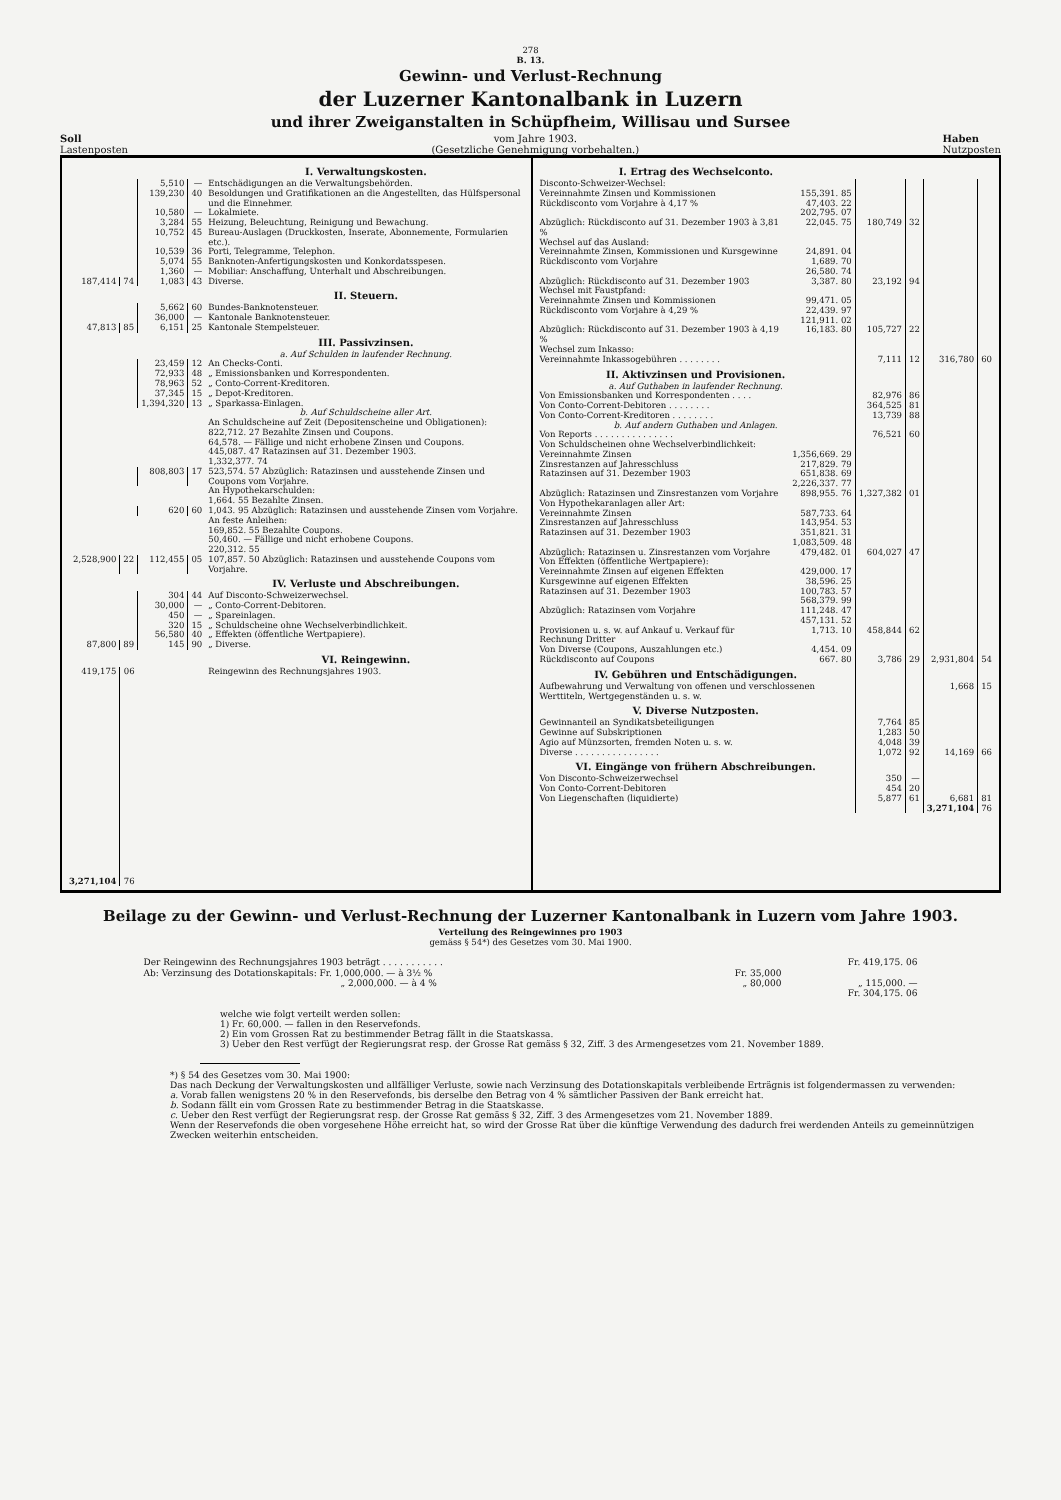278
B. 13.
Gewinn- und Verlust-Rechnung
der Luzerner Kantonalbank in Luzern
und ihrer Zweiganstalten in Schüpfheim, Willisau und Sursee
Soll
Lastenposten
vom Jahre 1903.
(Gesetzliche Genehmigung vorbehalten.)
Haben
Nutzposten
| | | | | I. Verwaltungskosten. |
| | | 5,510 | — | Entschädigungen an die Verwaltungsbehörden. |
| | | 139,230 | 40 | Besoldungen und Gratifikationen an die Angestellten, das Hülfspersonal und die Einnehmer. |
| | | 10,580 | — | Lokalmiete. |
| | | 3,284 | 55 | Heizung, Beleuchtung, Reinigung und Bewachung. |
| | | 10,752 | 45 | Bureau-Auslagen (Druckkosten, Inserate, Abonnemente, Formularien etc.). |
| | | 10,539 | 36 | Porti, Telegramme, Telephon. |
| | | 5,074 | 55 | Banknoten-Anfertigungskosten und Konkordatsspesen. |
| | | 1,360 | — | Mobiliar: Anschaffung, Unterhalt und Abschreibungen. |
| 187,414 | 74 | 1,083 | 43 | Diverse. |
| | | | | II. Steuern. |
| | | 5,662 | 60 | Bundes-Banknotensteuer. |
| | | 36,000 | — | Kantonale Banknotensteuer. |
| 47,813 | 85 | 6,151 | 25 | Kantonale Stempelsteuer. |
| | | | | III. Passivzinsen. |
| | | | | a. Auf Schulden in laufender Rechnung. |
| | | 23,459 | 12 | An Checks-Conti. |
| | | 72,933 | 48 | „ Emissionsbanken und Korrespondenten. |
| | | 78,963 | 52 | „ Conto-Corrent-Kreditoren. |
| | | 37,345 | 15 | „ Depot-Kreditoren. |
| | | 1,394,320 | 13 | „ Sparkassa-Einlagen. |
| | | | | b. Auf Schuldscheine aller Art. |
| | | | | An Schuldscheine auf Zeit (Depositenscheine und Obligationen): 822,712. 27 Bezahlte Zinsen und Coupons. 64,578. — Fällige und nicht erhobene Zinsen und Coupons. 445,087. 47 Ratazinsen auf 31. Dezember 1903. 1,332,377. 74 |
| | | 808,803 | 17 | 523,574. 57 Abzüglich: Ratazinsen und ausstehende Zinsen und Coupons vom Vorjahre. |
| | | | | An Hypothekarschulden: 1,664. 55 Bezahlte Zinsen. |
| | | 620 | 60 | 1,043. 95 Abzüglich: Ratazinsen und ausstehende Zinsen vom Vorjahre. |
| | | | | An feste Anleihen: 169,852. 55 Bezahlte Coupons. 50,460. — Fällige und nicht erhobene Coupons. 220,312. 55 |
| 2,528,900 | 22 | 112,455 | 05 | 107,857. 50 Abzüglich: Ratazinsen und ausstehende Coupons vom Vorjahre. |
| | | | | IV. Verluste und Abschreibungen. |
| | | 304 | 44 | Auf Disconto-Schweizerwechsel. |
| | | 30,000 | — | „ Conto-Corrent-Debitoren. |
| | | 450 | — | „ Spareinlagen. |
| | | 320 | 15 | „ Schuldscheine ohne Wechselverbindlichkeit. |
| | | 56,580 | 40 | „ Effekten (öffentliche Wertpapiere). |
| 87,800 | 89 | 145 | 90 | „ Diverse. |
| | | | | VI. Reingewinn. |
| 419,175 | 06 | | | Reingewinn des Rechnungsjahres 1903. |
| 3,271,104 | 76 | | | |
| I. Ertrag des Wechselconto. | | | | | |
| Disconto-Schweizer-Wechsel: | | | | | |
| Vereinnahmte Zinsen und Kommissionen | 155,391. 85 | | | | |
| Rückdisconto vom Vorjahre à 4,17 % | 47,403. 22 202,795. 07 | | | | |
| Abzüglich: Rückdisconto auf 31. Dezember 1903 à 3,81 % | 22,045. 75 | 180,749 | 32 | | |
| Wechsel auf das Ausland: | | | | | |
| Vereinnahmte Zinsen, Kommissionen und Kursgewinne | 24,891. 04 | | | | |
| Rückdisconto vom Vorjahre | 1,689. 70 26,580. 74 | | | | |
| Abzüglich: Rückdisconto auf 31. Dezember 1903 | 3,387. 80 | 23,192 | 94 | | |
| Wechsel mit Faustpfand: | | | | | |
| Vereinnahmte Zinsen und Kommissionen | 99,471. 05 | | | | |
| Rückdisconto vom Vorjahre à 4,29 % | 22,439. 97 121,911. 02 | | | | |
| Abzüglich: Rückdisconto auf 31. Dezember 1903 à 4,19 % | 16,183. 80 | 105,727 | 22 | | |
| Wechsel zum Inkasso: | | | | | |
| Vereinnahmte Inkassogebühren . . . . . . . . | | 7,111 | 12 | 316,780 | 60 |
| II. Aktivzinsen und Provisionen. | | | | | |
| a. Auf Guthaben in laufender Rechnung. | | | | | |
| Von Emissionsbanken und Korrespondenten . . . . | | 82,976 | 86 | | |
| Von Conto-Corrent-Debitoren . . . . . . . . | | 364,525 | 81 | | |
| Von Conto-Corrent-Kreditoren . . . . . . . . | | 13,739 | 88 | | |
| b. Auf andern Guthaben und Anlagen. | | | | | |
| Von Reports . . . . . . . . . . . . . . . | | 76,521 | 60 | | |
| Von Schuldscheinen ohne Wechselverbindlichkeit: | | | | | |
| Vereinnahmte Zinsen | 1,356,669. 29 | | | | |
| Zinsrestanzen auf Jahresschluss | 217,829. 79 | | | | |
| Ratazinsen auf 31. Dezember 1903 | 651,838. 69 2,226,337. 77 | | | | |
| Abzüglich: Ratazinsen und Zinsrestanzen vom Vorjahre | 898,955. 76 | 1,327,382 | 01 | | |
| Von Hypothekaranlagen aller Art: | | | | | |
| Vereinnahmte Zinsen | 587,733. 64 | | | | |
| Zinsrestanzen auf Jahresschluss | 143,954. 53 | | | | |
| Ratazinsen auf 31. Dezember 1903 | 351,821. 31 1,083,509. 48 | | | | |
| Abzüglich: Ratazinsen u. Zinsrestanzen vom Vorjahre | 479,482. 01 | 604,027 | 47 | | |
| Von Effekten (öffentliche Wertpapiere): | | | | | |
| Vereinnahmte Zinsen auf eigenen Effekten | 429,000. 17 | | | | |
| Kursgewinne auf eigenen Effekten | 38,596. 25 | | | | |
| Ratazinsen auf 31. Dezember 1903 | 100,783. 57 568,379. 99 | | | | |
| Abzüglich: Ratazinsen vom Vorjahre | 111,248. 47 457,131. 52 | | | | |
| Provisionen u. s. w. auf Ankauf u. Verkauf für Rechnung Dritter | 1,713. 10 | 458,844 | 62 | | |
| Von Diverse (Coupons, Auszahlungen etc.) | 4,454. 09 | | | | |
| Rückdisconto auf Coupons | 667. 80 | 3,786 | 29 | 2,931,804 | 54 |
| IV. Gebühren und Entschädigungen. | | | | | |
| Aufbewahrung und Verwaltung von offenen und verschlossenen Werttiteln, Wertgegenständen u. s. w. | | | | 1,668 | 15 |
| V. Diverse Nutzposten. | | | | | |
| Gewinnanteil an Syndikatsbeteiligungen | | 7,764 | 85 | | |
| Gewinne auf Subskriptionen | | 1,283 | 50 | | |
| Agio auf Münzsorten, fremden Noten u. s. w. | | 4,048 | 39 | | |
| Diverse . . . . . . . . . . . . . . . . | | 1,072 | 92 | 14,169 | 66 |
| VI. Eingänge von frühern Abschreibungen. | | | | | |
| Von Disconto-Schweizerwechsel | | 350 | — | | |
| Von Conto-Corrent-Debitoren | | 454 | 20 | | |
| Von Liegenschaften (liquidierte) | | 5,877 | 61 | 6,681 | 81 |
| | | | | 3,271,104 | 76 |
Beilage zu der Gewinn- und Verlust-Rechnung der Luzerner Kantonalbank in Luzern vom Jahre 1903.
Verteilung des Reingewinnes pro 1903
gemäss § 54*) des Gesetzes vom 30. Mai 1900.
| Der Reingewinn des Rechnungsjahres 1903 beträgt . . . . . . . . . . . | | Fr. 419,175. 06 |
| Ab: Verzinsung des Dotationskapitals: Fr. 1,000,000. — à 3½ % | Fr. 35,000 | |
| „ 2,000,000. — à 4 % | „ 80,000 | „ 115,000. — |
| | | Fr. 304,175. 06 |
welche wie folgt verteilt werden sollen:
1) Fr. 60,000. — fallen in den Reservefonds.
2) Ein vom Grossen Rat zu bestimmender Betrag fällt in die Staatskassa.
3) Ueber den Rest verfügt der Regierungsrat resp. der Grosse Rat gemäss § 32, Ziff. 3 des Armengesetzes vom 21. November 1889.
*) § 54 des Gesetzes vom 30. Mai 1900:
Das nach Deckung der Verwaltungskosten und allfälliger Verluste, sowie nach Verzinsung des Dotationskapitals verbleibende Erträgnis ist folgendermassen zu verwenden:
a. Vorab fallen wenigstens 20 % in den Reservefonds, bis derselbe den Betrag von 4 % sämtlicher Passiven der Bank erreicht hat.
b. Sodann fällt ein vom Grossen Rate zu bestimmender Betrag in die Staatskasse.
c. Ueber den Rest verfügt der Regierungsrat resp. der Grosse Rat gemäss § 32, Ziff. 3 des Armengesetzes vom 21. November 1889.
Wenn der Reservefonds die oben vorgesehene Höhe erreicht hat, so wird der Grosse Rat über die künftige Verwendung des dadurch frei werdenden Anteils zu gemeinnützigen Zwecken weiterhin entscheiden.